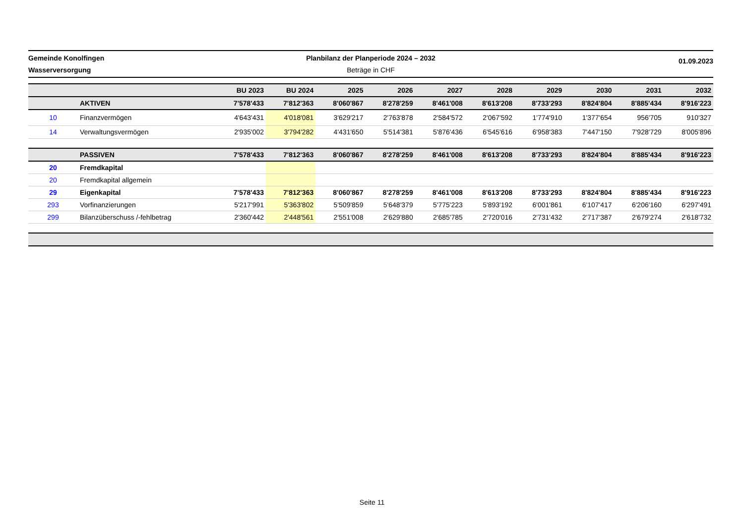Gemeinde Konolfingen
Wasserversorgung
Planbilanz der Planperiode 2024 – 2032
Beträge in CHF
01.09.2023
| | | BU 2023 | BU 2024 | 2025 | 2026 | 2027 | 2028 | 2029 | 2030 | 2031 | 2032 |
| --- | --- | --- | --- | --- | --- | --- | --- | --- | --- | --- | --- |
| | AKTIVEN | 7'578'433 | 7'812'363 | 8'060'867 | 8'278'259 | 8'461'008 | 8'613'208 | 8'733'293 | 8'824'804 | 8'885'434 | 8'916'223 |
| 10 | Finanzvermögen | 4'643'431 | 4'018'081 | 3'629'217 | 2'763'878 | 2'584'572 | 2'067'592 | 1'774'910 | 1'377'654 | 956'705 | 910'327 |
| 14 | Verwaltungsvermögen | 2'935'002 | 3'794'282 | 4'431'650 | 5'514'381 | 5'876'436 | 6'545'616 | 6'958'383 | 7'447'150 | 7'928'729 | 8'005'896 |
| | PASSIVEN | 7'578'433 | 7'812'363 | 8'060'867 | 8'278'259 | 8'461'008 | 8'613'208 | 8'733'293 | 8'824'804 | 8'885'434 | 8'916'223 |
| 20 | Fremdkapital | | | | | | | | | | |
| 20 | Fremdkapital allgemein | | | | | | | | | | |
| 29 | Eigenkapital | 7'578'433 | 7'812'363 | 8'060'867 | 8'278'259 | 8'461'008 | 8'613'208 | 8'733'293 | 8'824'804 | 8'885'434 | 8'916'223 |
| 293 | Vorfinanzierungen | 5'217'991 | 5'363'802 | 5'509'859 | 5'648'379 | 5'775'223 | 5'893'192 | 6'001'861 | 6'107'417 | 6'206'160 | 6'297'491 |
| 299 | Bilanzüberschuss /-fehlbetrag | 2'360'442 | 2'448'561 | 2'551'008 | 2'629'880 | 2'685'785 | 2'720'016 | 2'731'432 | 2'717'387 | 2'679'274 | 2'618'732 |
Seite 11